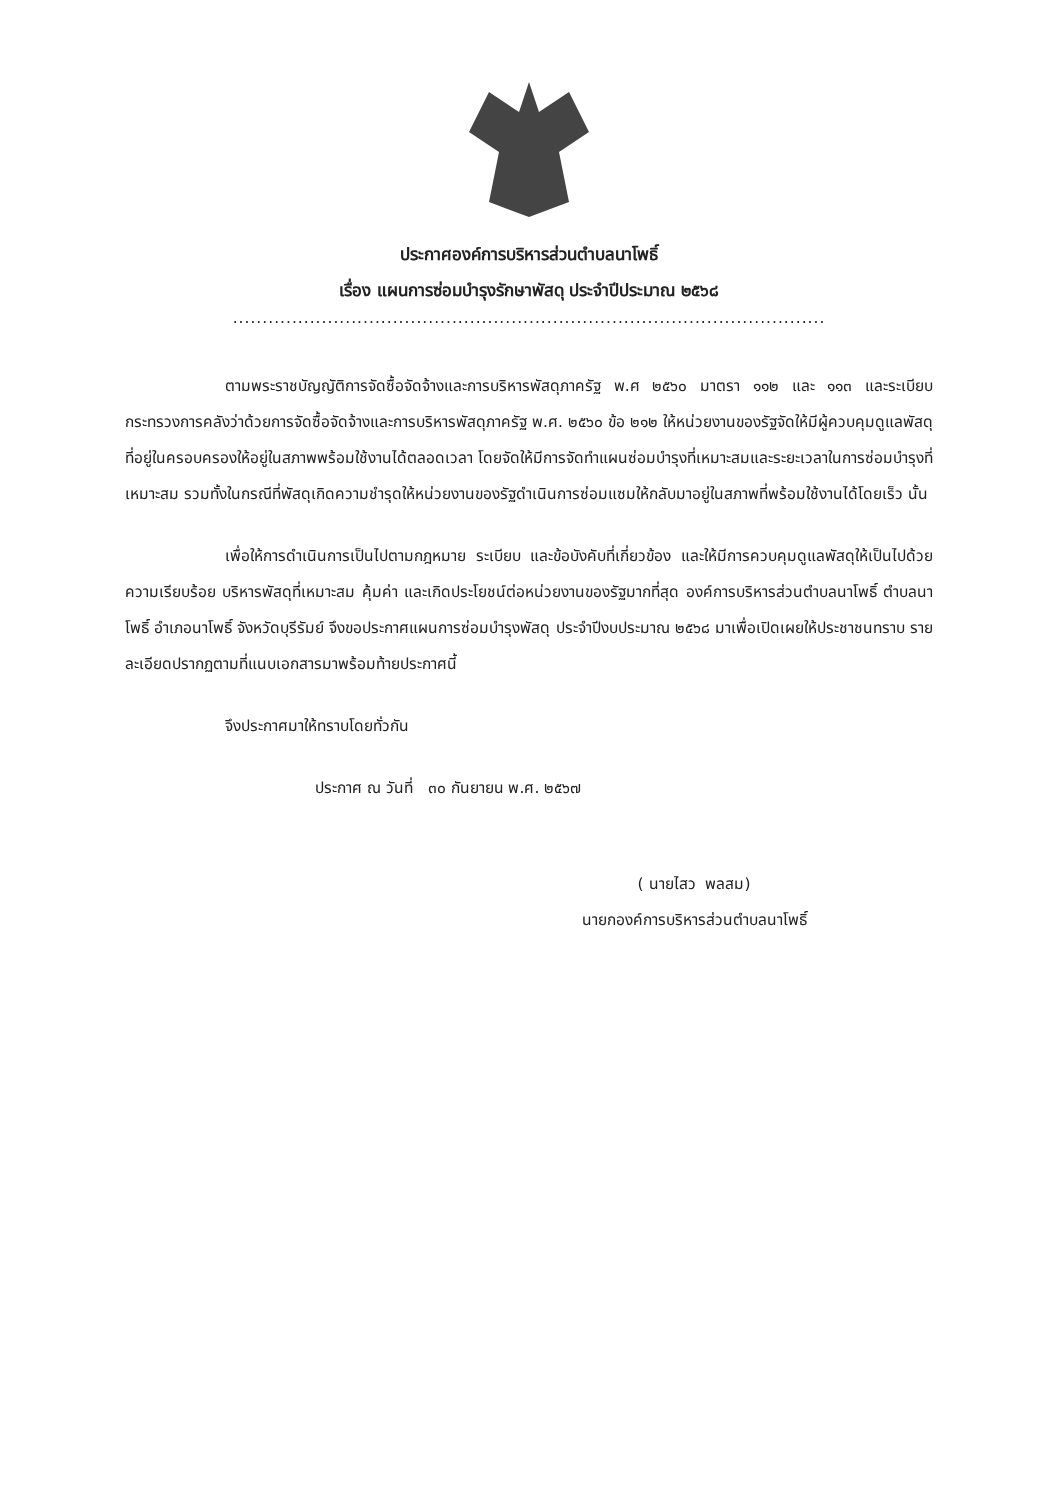ประกาศองค์การบริหารส่วนตำบลนาโพธิ์
เรื่อง แผนการซ่อมบำรุงรักษาพัสดุ ประจำปีประมาณ ๒๕๖๘
....................................................................................................
ตามพระราชบัญญัติการจัดซื้อจัดจ้างและการบริหารพัสดุภาครัฐ พ.ศ ๒๕๖๐ มาตรา ๑๑๒ และ ๑๑๓ และระเบียบกระทรวงการคลังว่าด้วยการจัดซื้อจัดจ้างและการบริหารพัสดุภาครัฐ พ.ศ. ๒๕๖๐ ข้อ ๒๑๒ ให้หน่วยงานของรัฐจัดให้มีผู้ควบคุมดูแลพัสดุที่อยู่ในครอบครองให้อยู่ในสภาพพร้อมใช้งานได้ตลอดเวลา โดยจัดให้มีการจัดทำแผนซ่อมบำรุงที่เหมาะสมและระยะเวลาในการซ่อมบำรุงที่เหมาะสม รวมทั้งในกรณีที่พัสดุเกิดความชำรุดให้หน่วยงานของรัฐดำเนินการซ่อมแซมให้กลับมาอยู่ในสภาพที่พร้อมใช้งานได้โดยเร็ว นั้น
เพื่อให้การดำเนินการเป็นไปตามกฎหมาย ระเบียบ และข้อบังคับที่เกี่ยวข้อง และให้มีการควบคุมดูแลพัสดุให้เป็นไปด้วยความเรียบร้อย บริหารพัสดุที่เหมาะสม คุ้มค่า และเกิดประโยชน์ต่อหน่วยงานของรัฐมากที่สุด องค์การบริหารส่วนตำบลนาโพธิ์ ตำบลนาโพธิ์ อำเภอนาโพธิ์ จังหวัดบุรีรัมย์ จึงขอประกาศแผนการซ่อมบำรุงพัสดุ ประจำปีงบประมาณ ๒๕๖๘ มาเพื่อเปิดเผยให้ประชาชนทราบ รายละเอียดปรากฏตามที่แนบเอกสารมาพร้อมท้ายประกาศนี้
จึงประกาศมาให้ทราบโดยทั่วกัน
ประกาศ ณ วันที่ ๓๐ กันยายน พ.ศ. ๒๕๖๗
( นายไสว พลสม)
นายกองค์การบริหารส่วนตำบลนาโพธิ์